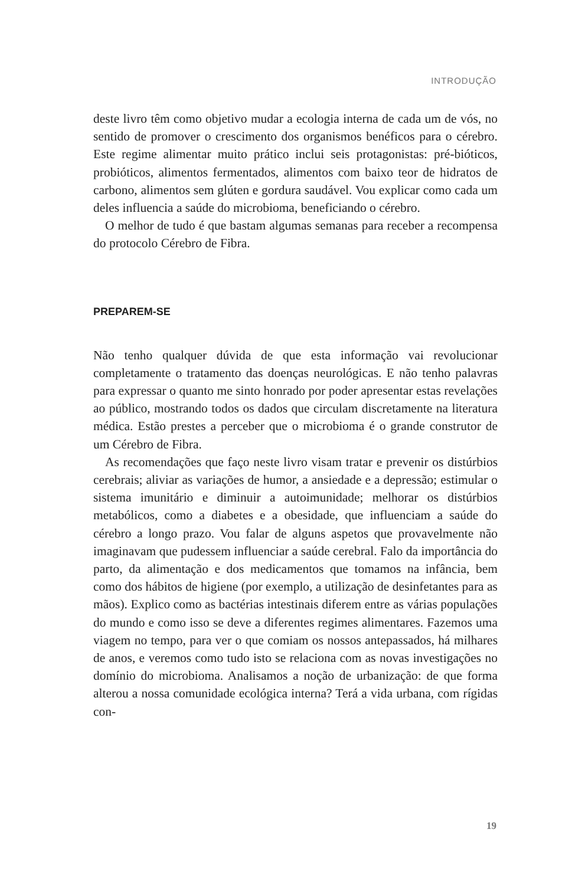INTRODUÇÃO
deste livro têm como objetivo mudar a ecologia interna de cada um de vós, no sentido de promover o crescimento dos organismos benéficos para o cérebro. Este regime alimentar muito prático inclui seis protagonistas: pré-bióticos, probióticos, alimentos fermentados, alimentos com baixo teor de hidratos de carbono, alimentos sem glúten e gordura saudável. Vou explicar como cada um deles influencia a saúde do microbioma, beneficiando o cérebro.
O melhor de tudo é que bastam algumas semanas para receber a recompensa do protocolo Cérebro de Fibra.
PREPAREM-SE
Não tenho qualquer dúvida de que esta informação vai revolucionar completamente o tratamento das doenças neurológicas. E não tenho palavras para expressar o quanto me sinto honrado por poder apresentar estas revelações ao público, mostrando todos os dados que circulam discretamente na literatura médica. Estão prestes a perceber que o microbioma é o grande construtor de um Cérebro de Fibra.
As recomendações que faço neste livro visam tratar e prevenir os distúrbios cerebrais; aliviar as variações de humor, a ansiedade e a depressão; estimular o sistema imunitário e diminuir a autoimunidade; melhorar os distúrbios metabólicos, como a diabetes e a obesidade, que influenciam a saúde do cérebro a longo prazo. Vou falar de alguns aspetos que provavelmente não imaginavam que pudessem influenciar a saúde cerebral. Falo da importância do parto, da alimentação e dos medicamentos que tomamos na infância, bem como dos hábitos de higiene (por exemplo, a utilização de desinfetantes para as mãos). Explico como as bactérias intestinais diferem entre as várias populações do mundo e como isso se deve a diferentes regimes alimentares. Fazemos uma viagem no tempo, para ver o que comiam os nossos antepassados, há milhares de anos, e veremos como tudo isto se relaciona com as novas investigações no domínio do microbioma. Analisamos a noção de urbanização: de que forma alterou a nossa comunidade ecológica interna? Terá a vida urbana, com rígidas con-
19